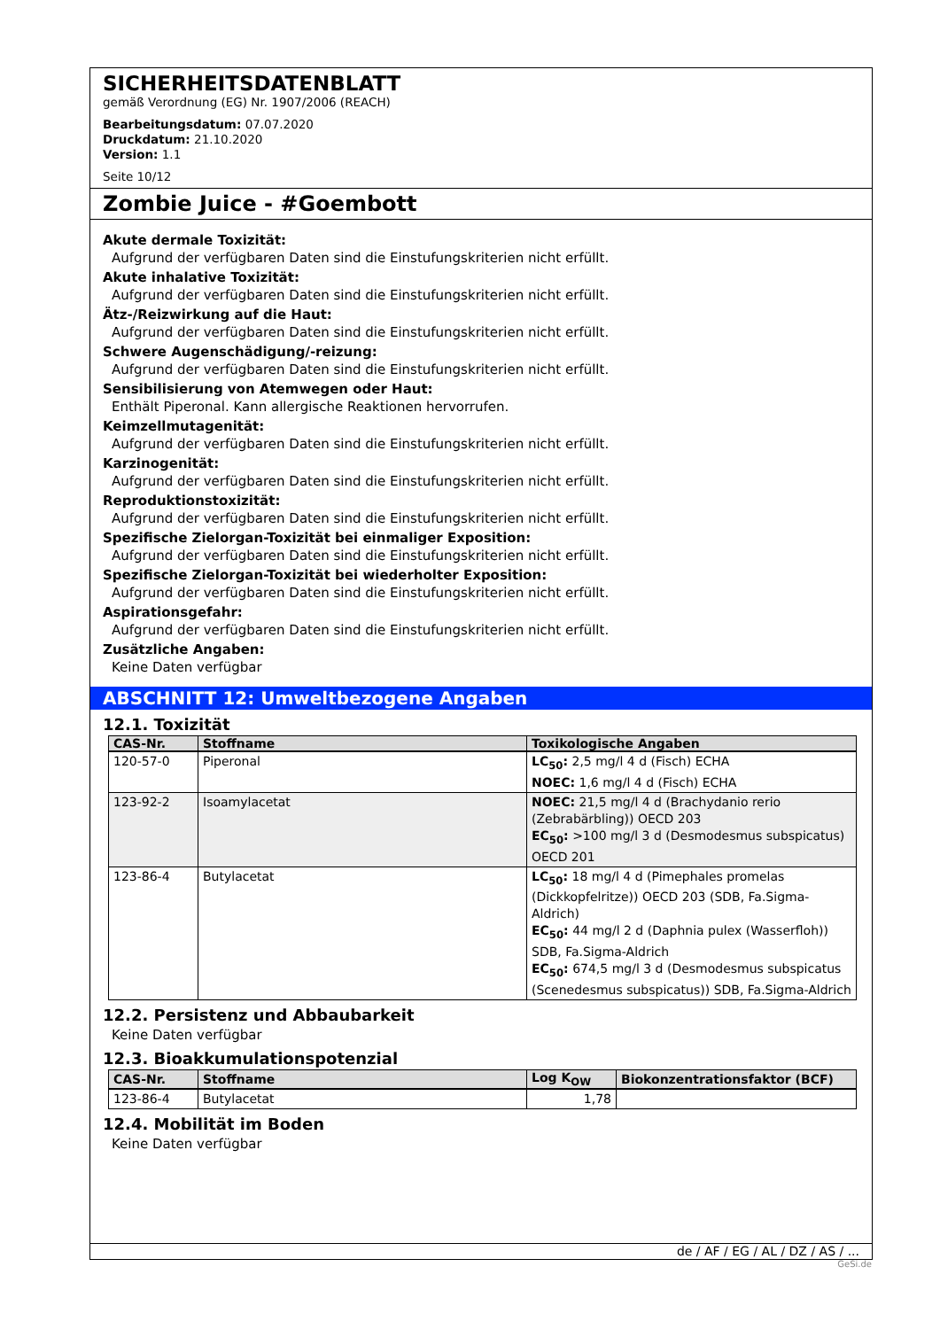SICHERHEITSDATENBLATT
gemäß Verordnung (EG) Nr. 1907/2006 (REACH)
Bearbeitungsdatum: 07.07.2020
Druckdatum: 21.10.2020
Version: 1.1
Seite 10/12
Zombie Juice - #Goembott
Akute dermale Toxizität:
Aufgrund der verfügbaren Daten sind die Einstufungskriterien nicht erfüllt.
Akute inhalative Toxizität:
Aufgrund der verfügbaren Daten sind die Einstufungskriterien nicht erfüllt.
Ätz-/Reizwirkung auf die Haut:
Aufgrund der verfügbaren Daten sind die Einstufungskriterien nicht erfüllt.
Schwere Augenschädigung/-reizung:
Aufgrund der verfügbaren Daten sind die Einstufungskriterien nicht erfüllt.
Sensibilisierung von Atemwegen oder Haut:
Enthält Piperonal. Kann allergische Reaktionen hervorrufen.
Keimzellmutagenität:
Aufgrund der verfügbaren Daten sind die Einstufungskriterien nicht erfüllt.
Karzinogenität:
Aufgrund der verfügbaren Daten sind die Einstufungskriterien nicht erfüllt.
Reproduktionstoxizität:
Aufgrund der verfügbaren Daten sind die Einstufungskriterien nicht erfüllt.
Spezifische Zielorgan-Toxizität bei einmaliger Exposition:
Aufgrund der verfügbaren Daten sind die Einstufungskriterien nicht erfüllt.
Spezifische Zielorgan-Toxizität bei wiederholter Exposition:
Aufgrund der verfügbaren Daten sind die Einstufungskriterien nicht erfüllt.
Aspirationsgefahr:
Aufgrund der verfügbaren Daten sind die Einstufungskriterien nicht erfüllt.
Zusätzliche Angaben:
Keine Daten verfügbar
ABSCHNITT 12: Umweltbezogene Angaben
12.1. Toxizität
| CAS-Nr. | Stoffname | Toxikologische Angaben |
| --- | --- | --- |
| 120-57-0 | Piperonal | LC<sub>50</sub>: 2,5 mg/l 4 d (Fisch) ECHA NOEC: 1,6 mg/l 4 d (Fisch) ECHA |
| 123-92-2 | Isoamylacetat | NOEC: 21,5 mg/l 4 d (Brachydanio rerio (Zebrabärbling)) OECD 203 EC<sub>50</sub>: >100 mg/l 3 d (Desmodesmus subspicatus) OECD 201 |
| 123-86-4 | Butylacetat | LC<sub>50</sub>: 18 mg/l 4 d (Pimephales promelas (Dickkopfelritze)) OECD 203 (SDB, Fa.Sigma-Aldrich) EC<sub>50</sub>: 44 mg/l 2 d (Daphnia pulex (Wasserfloh)) SDB, Fa.Sigma-Aldrich EC<sub>50</sub>: 674,5 mg/l 3 d (Desmodesmus subspicatus (Scenedesmus subspicatus)) SDB, Fa.Sigma-Aldrich |
12.2. Persistenz und Abbaubarkeit
Keine Daten verfügbar
12.3. Bioakkumulationspotenzial
| CAS-Nr. | Stoffname | Log K<sub>OW</sub> | Biokonzentrationsfaktor (BCF) |
| --- | --- | --- | --- |
| 123-86-4 | Butylacetat | 1,78 | |
12.4. Mobilität im Boden
Keine Daten verfügbar
de / AF / EG / AL / DZ / AS / ...
GeSi.de